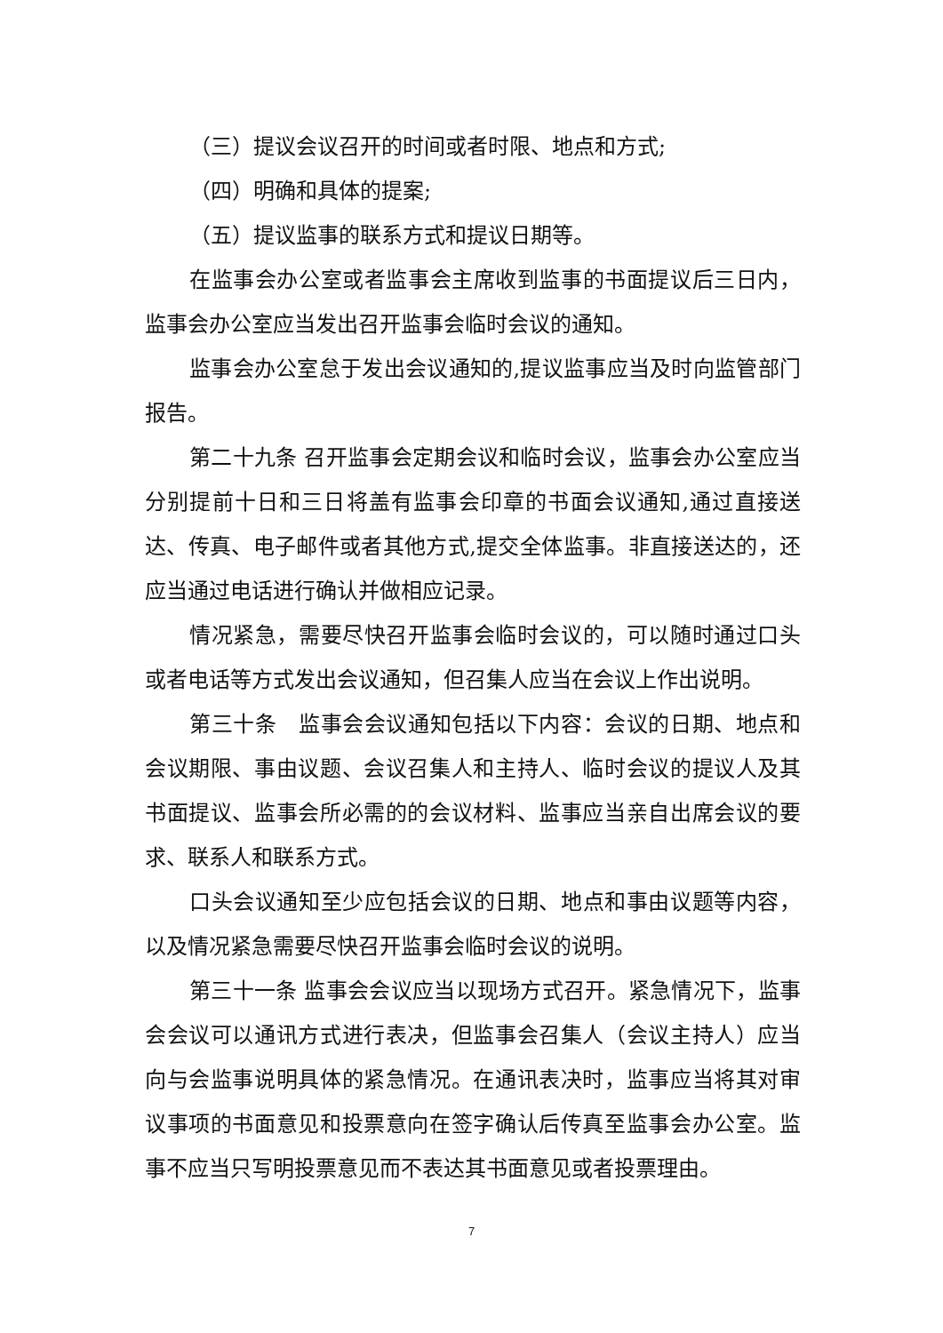（三）提议会议召开的时间或者时限、地点和方式;
（四）明确和具体的提案;
（五）提议监事的联系方式和提议日期等。
在监事会办公室或者监事会主席收到监事的书面提议后三日内，监事会办公室应当发出召开监事会临时会议的通知。
监事会办公室怠于发出会议通知的,提议监事应当及时向监管部门报告。
第二十九条 召开监事会定期会议和临时会议，监事会办公室应当分别提前十日和三日将盖有监事会印章的书面会议通知,通过直接送达、传真、电子邮件或者其他方式,提交全体监事。非直接送达的，还应当通过电话进行确认并做相应记录。
情况紧急，需要尽快召开监事会临时会议的，可以随时通过口头或者电话等方式发出会议通知，但召集人应当在会议上作出说明。
第三十条　监事会会议通知包括以下内容：会议的日期、地点和会议期限、事由议题、会议召集人和主持人、临时会议的提议人及其书面提议、监事会所必需的的会议材料、监事应当亲自出席会议的要求、联系人和联系方式。
口头会议通知至少应包括会议的日期、地点和事由议题等内容，以及情况紧急需要尽快召开监事会临时会议的说明。
第三十一条 监事会会议应当以现场方式召开。紧急情况下，监事会会议可以通讯方式进行表决，但监事会召集人（会议主持人）应当向与会监事说明具体的紧急情况。在通讯表决时，监事应当将其对审议事项的书面意见和投票意向在签字确认后传真至监事会办公室。监事不应当只写明投票意见而不表达其书面意见或者投票理由。
7